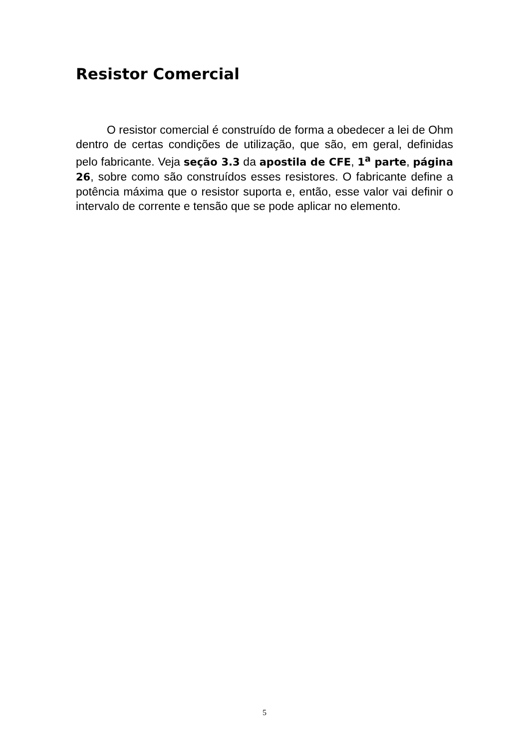Resistor Comercial
O resistor comercial é construído de forma a obedecer a lei de Ohm dentro de certas condições de utilização, que são, em geral, definidas pelo fabricante. Veja seção 3.3 da apostila de CFE, 1<sup>a</sup> parte, página 26, sobre como são construídos esses resistores. O fabricante define a potência máxima que o resistor suporta e, então, esse valor vai definir o intervalo de corrente e tensão que se pode aplicar no elemento.
5